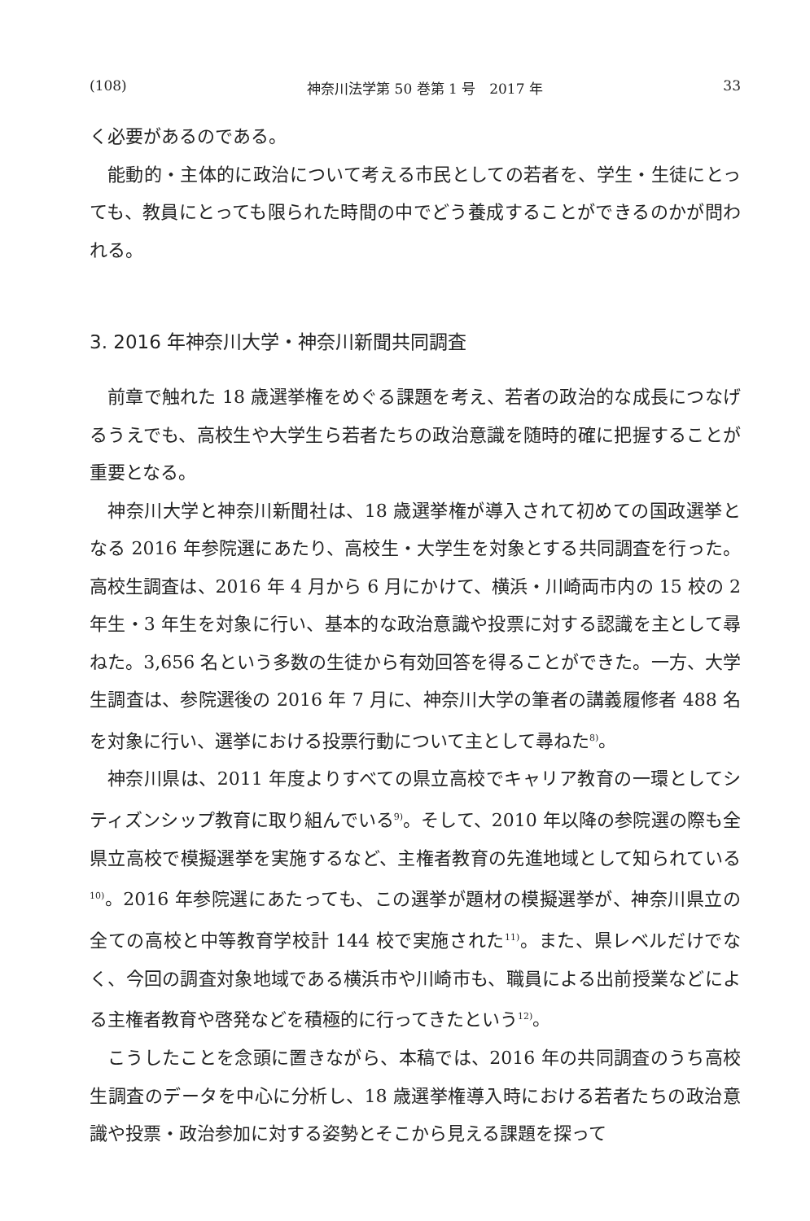(108) 神奈川法学第 50 巻第 1 号　2017 年 33
く必要があるのである。
能動的・主体的に政治について考える市民としての若者を、学生・生徒にとっても、教員にとっても限られた時間の中でどう養成することができるのかが問われる。
3. 2016 年神奈川大学・神奈川新聞共同調査
前章で触れた 18 歳選挙権をめぐる課題を考え、若者の政治的な成長につなげるうえでも、高校生や大学生ら若者たちの政治意識を随時的確に把握することが重要となる。
神奈川大学と神奈川新聞社は、18 歳選挙権が導入されて初めての国政選挙となる 2016 年参院選にあたり、高校生・大学生を対象とする共同調査を行った。高校生調査は、2016 年 4 月から 6 月にかけて、横浜・川崎両市内の 15 校の 2 年生・3 年生を対象に行い、基本的な政治意識や投票に対する認識を主として尋ねた。3,656 名という多数の生徒から有効回答を得ることができた。一方、大学生調査は、参院選後の 2016 年 7 月に、神奈川大学の筆者の講義履修者 488 名を対象に行い、選挙における投票行動について主として尋ねた<sup>8)</sup>。
神奈川県は、2011 年度よりすべての県立高校でキャリア教育の一環としてシティズンシップ教育に取り組んでいる<sup>9)</sup>。そして、2010 年以降の参院選の際も全県立高校で模擬選挙を実施するなど、主権者教育の先進地域として知られている<sup>10)</sup>。2016 年参院選にあたっても、この選挙が題材の模擬選挙が、神奈川県立の全ての高校と中等教育学校計 144 校で実施された<sup>11)</sup>。また、県レベルだけでなく、今回の調査対象地域である横浜市や川崎市も、職員による出前授業などによる主権者教育や啓発などを積極的に行ってきたという<sup>12)</sup>。
こうしたことを念頭に置きながら、本稿では、2016 年の共同調査のうち高校生調査のデータを中心に分析し、18 歳選挙権導入時における若者たちの政治意識や投票・政治参加に対する姿勢とそこから見える課題を探って